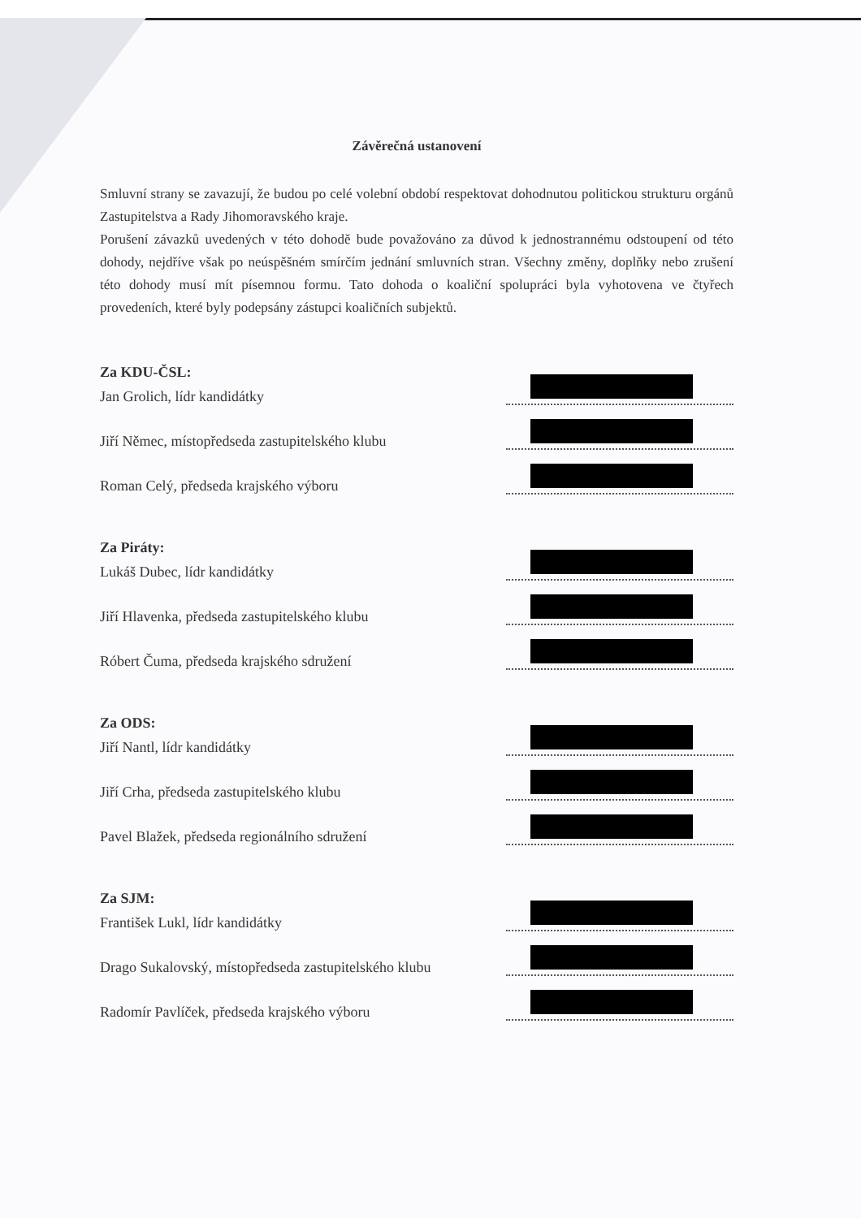Závěrečná ustanovení
Smluvní strany se zavazují, že budou po celé volební období respektovat dohodnutou politickou strukturu orgánů Zastupitelstva a Rady Jihomoravského kraje.
Porušení závazků uvedených v této dohodě bude považováno za důvod k jednostrannému odstoupení od této dohody, nejdříve však po neúspěšném smírčím jednání smluvních stran. Všechny změny, doplňky nebo zrušení této dohody musí mít písemnou formu. Tato dohoda o koaliční spolupráci byla vyhotovena ve čtyřech provedeních, které byly podepsány zástupci koaličních subjektů.
Za KDU-ČSL:
Jan Grolich, lídr kandidátky
Jiří Němec, místopředseda zastupitelského klubu
Roman Celý, předseda krajského výboru
Za Piráty:
Lukáš Dubec, lídr kandidátky
Jiří Hlavenka, předseda zastupitelského klubu
Róbert Čuma, předseda krajského sdružení
Za ODS:
Jiří Nantl, lídr kandidátky
Jiří Crha, předseda zastupitelského klubu
Pavel Blažek, předseda regionálního sdružení
Za SJM:
František Lukl, lídr kandidátky
Drago Sukalovský, místopředseda zastupitelského klubu
Radomír Pavlíček, předseda krajského výboru